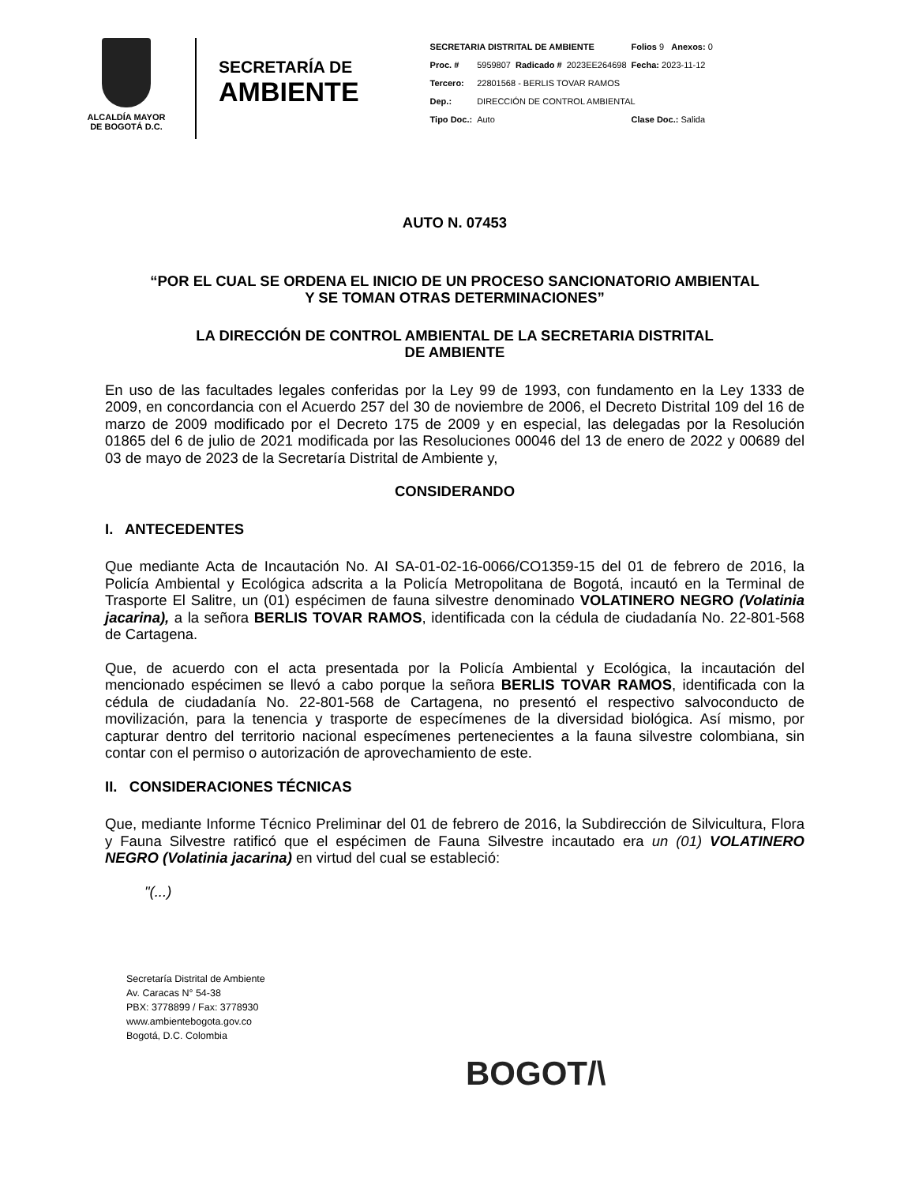ALCALDÍA MAYOR
DE BOGOTÁ D.C.
SECRETARÍA DE
AMBIENTE
| SECRETARIA DISTRITAL DE AMBIENTE | | | | Folios 9 Anexos: 0 |
| Proc. # | 5959807 | Radicado # | 2023EE264698 | Fecha: 2023-11-12 |
| Tercero: | 22801568 - BERLIS TOVAR RAMOS | | | |
| Dep.: | DIRECCIÓN DE CONTROL AMBIENTAL | | | |
| Tipo Doc.: | Auto | | | Clase Doc.: Salida |
AUTO N. 07453
“POR EL CUAL SE ORDENA EL INICIO DE UN PROCESO SANCIONATORIO AMBIENTAL
Y SE TOMAN OTRAS DETERMINACIONES”
LA DIRECCIÓN DE CONTROL AMBIENTAL DE LA SECRETARIA DISTRITAL
DE AMBIENTE
En uso de las facultades legales conferidas por la Ley 99 de 1993, con fundamento en la Ley 1333 de 2009, en concordancia con el Acuerdo 257 del 30 de noviembre de 2006, el Decreto Distrital 109 del 16 de marzo de 2009 modificado por el Decreto 175 de 2009 y en especial, las delegadas por la Resolución 01865 del 6 de julio de 2021 modificada por las Resoluciones 00046 del 13 de enero de 2022 y 00689 del 03 de mayo de 2023 de la Secretaría Distrital de Ambiente y,
CONSIDERANDO
I. ANTECEDENTES
Que mediante Acta de Incautación No. AI SA-01-02-16-0066/CO1359-15 del 01 de febrero de 2016, la Policía Ambiental y Ecológica adscrita a la Policía Metropolitana de Bogotá, incautó en la Terminal de Trasporte El Salitre, un (01) espécimen de fauna silvestre denominado VOLATINERO NEGRO (Volatinia jacarina), a la señora BERLIS TOVAR RAMOS, identificada con la cédula de ciudadanía No. 22-801-568 de Cartagena.
Que, de acuerdo con el acta presentada por la Policía Ambiental y Ecológica, la incautación del mencionado espécimen se llevó a cabo porque la señora BERLIS TOVAR RAMOS, identificada con la cédula de ciudadanía No. 22-801-568 de Cartagena, no presentó el respectivo salvoconducto de movilización, para la tenencia y trasporte de especímenes de la diversidad biológica. Así mismo, por capturar dentro del territorio nacional especímenes pertenecientes a la fauna silvestre colombiana, sin contar con el permiso o autorización de aprovechamiento de este.
II. CONSIDERACIONES TÉCNICAS
Que, mediante Informe Técnico Preliminar del 01 de febrero de 2016, la Subdirección de Silvicultura, Flora y Fauna Silvestre ratificó que el espécimen de Fauna Silvestre incautado era un (01) VOLATINERO NEGRO (Volatinia jacarina) en virtud del cual se estableció:
"(...)
Secretaría Distrital de Ambiente
Av. Caracas N° 54-38
PBX: 3778899 / Fax: 3778930
www.ambientebogota.gov.co
Bogotá, D.C. Colombia
BOGOT/\